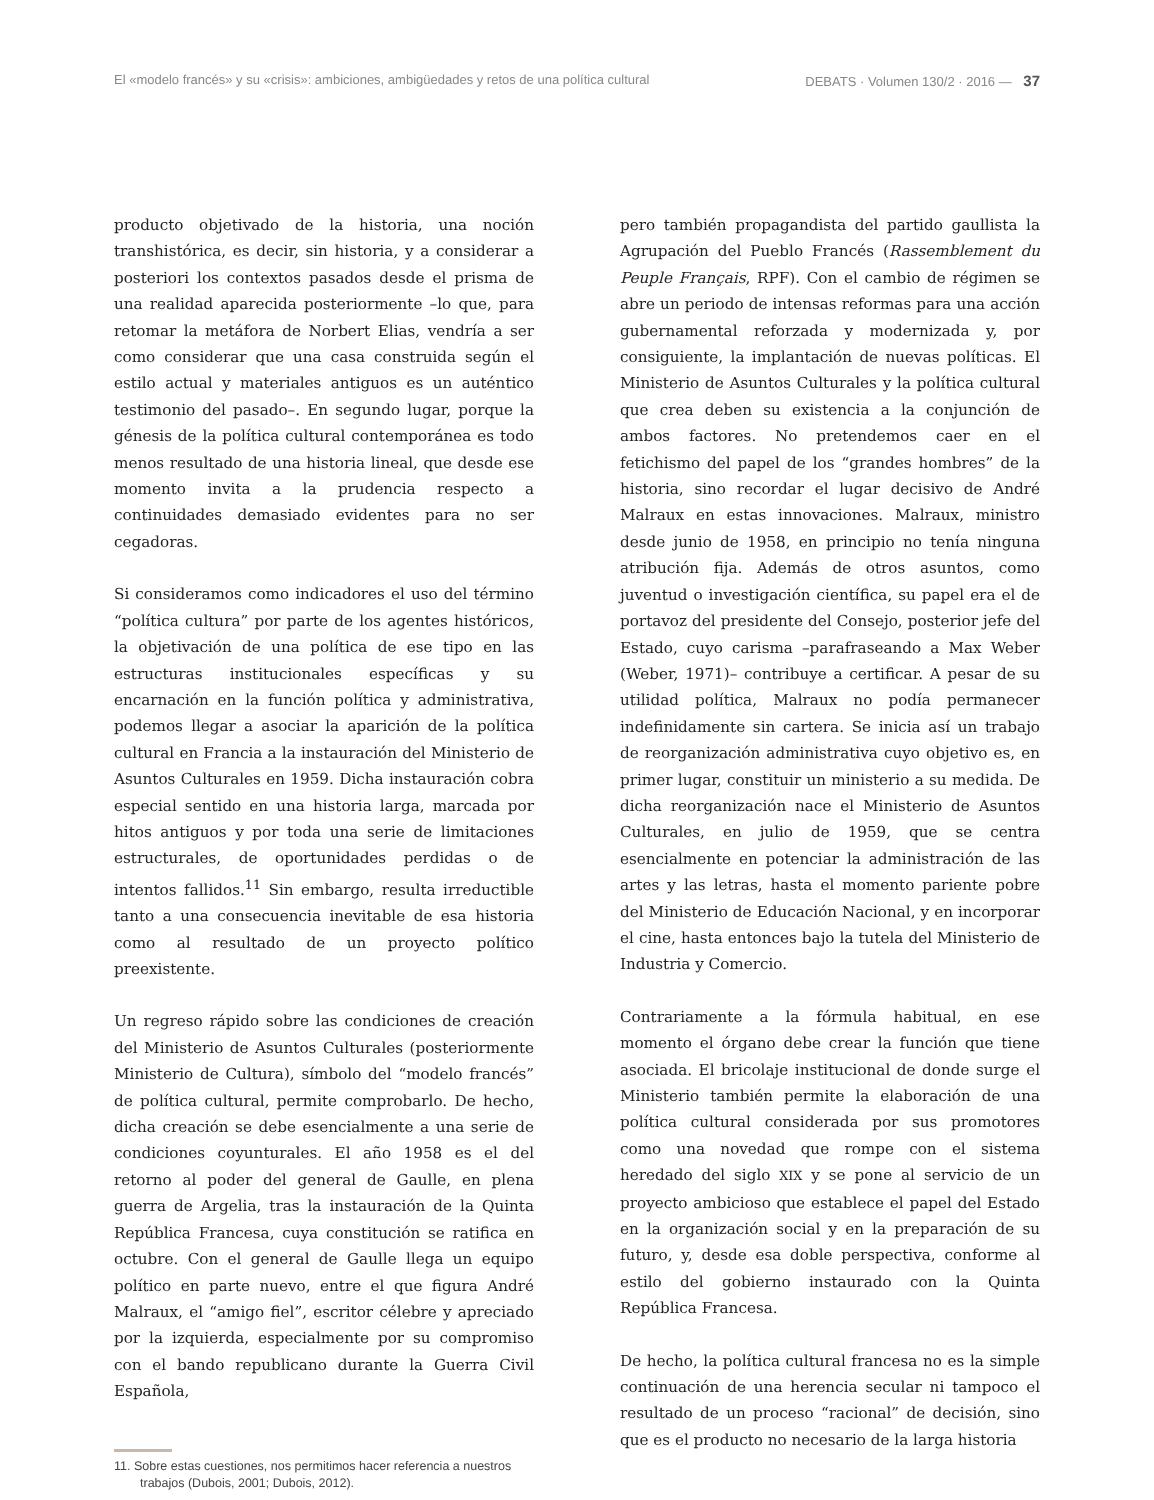El «modelo francés» y su «crisis»: ambiciones, ambigüedades y retos de una política cultural DEBATS · Volumen 130/2 · 2016 — 37
producto objetivado de la historia, una noción transhistórica, es decir, sin historia, y a considerar a posteriori los contextos pasados desde el prisma de una realidad aparecida posteriormente –lo que, para retomar la metáfora de Norbert Elias, vendría a ser como considerar que una casa construida según el estilo actual y materiales antiguos es un auténtico testimonio del pasado–. En segundo lugar, porque la génesis de la política cultural contemporánea es todo menos resultado de una historia lineal, que desde ese momento invita a la prudencia respecto a continuidades demasiado evidentes para no ser cegadoras.
Si consideramos como indicadores el uso del término “política cultura” por parte de los agentes históricos, la objetivación de una política de ese tipo en las estructuras institucionales específicas y su encarnación en la función política y administrativa, podemos llegar a asociar la aparición de la política cultural en Francia a la instauración del Ministerio de Asuntos Culturales en 1959. Dicha instauración cobra especial sentido en una historia larga, marcada por hitos antiguos y por toda una serie de limitaciones estructurales, de oportunidades perdidas o de intentos fallidos.<sup>11</sup> Sin embargo, resulta irreductible tanto a una consecuencia inevitable de esa historia como al resultado de un proyecto político preexistente.
Un regreso rápido sobre las condiciones de creación del Ministerio de Asuntos Culturales (posteriormente Ministerio de Cultura), símbolo del “modelo francés” de política cultural, permite comprobarlo. De hecho, dicha creación se debe esencialmente a una serie de condiciones coyunturales. El año 1958 es el del retorno al poder del general de Gaulle, en plena guerra de Argelia, tras la instauración de la Quinta República Francesa, cuya constitución se ratifica en octubre. Con el general de Gaulle llega un equipo político en parte nuevo, entre el que figura André Malraux, el “amigo fiel”, escritor célebre y apreciado por la izquierda, especialmente por su compromiso con el bando republicano durante la Guerra Civil Española,
11. Sobre estas cuestiones, nos permitimos hacer referencia a nuestros trabajos (Dubois, 2001; Dubois, 2012).
pero también propagandista del partido gaullista la Agrupación del Pueblo Francés (Rassemblement du Peuple Français, RPF). Con el cambio de régimen se abre un periodo de intensas reformas para una acción gubernamental reforzada y modernizada y, por consiguiente, la implantación de nuevas políticas. El Ministerio de Asuntos Culturales y la política cultural que crea deben su existencia a la conjunción de ambos factores. No pretendemos caer en el fetichismo del papel de los “grandes hombres” de la historia, sino recordar el lugar decisivo de André Malraux en estas innovaciones. Malraux, ministro desde junio de 1958, en principio no tenía ninguna atribución fija. Además de otros asuntos, como juventud o investigación científica, su papel era el de portavoz del presidente del Consejo, posterior jefe del Estado, cuyo carisma –parafraseando a Max Weber (Weber, 1971)– contribuye a certificar. A pesar de su utilidad política, Malraux no podía permanecer indefinidamente sin cartera. Se inicia así un trabajo de reorganización administrativa cuyo objetivo es, en primer lugar, constituir un ministerio a su medida. De dicha reorganización nace el Ministerio de Asuntos Culturales, en julio de 1959, que se centra esencialmente en potenciar la administración de las artes y las letras, hasta el momento pariente pobre del Ministerio de Educación Nacional, y en incorporar el cine, hasta entonces bajo la tutela del Ministerio de Industria y Comercio.
Contrariamente a la fórmula habitual, en ese momento el órgano debe crear la función que tiene asociada. El bricolaje institucional de donde surge el Ministerio también permite la elaboración de una política cultural considerada por sus promotores como una novedad que rompe con el sistema heredado del siglo XIX y se pone al servicio de un proyecto ambicioso que establece el papel del Estado en la organización social y en la preparación de su futuro, y, desde esa doble perspectiva, conforme al estilo del gobierno instaurado con la Quinta República Francesa.
De hecho, la política cultural francesa no es la simple continuación de una herencia secular ni tampoco el resultado de un proceso “racional” de decisión, sino que es el producto no necesario de la larga historia